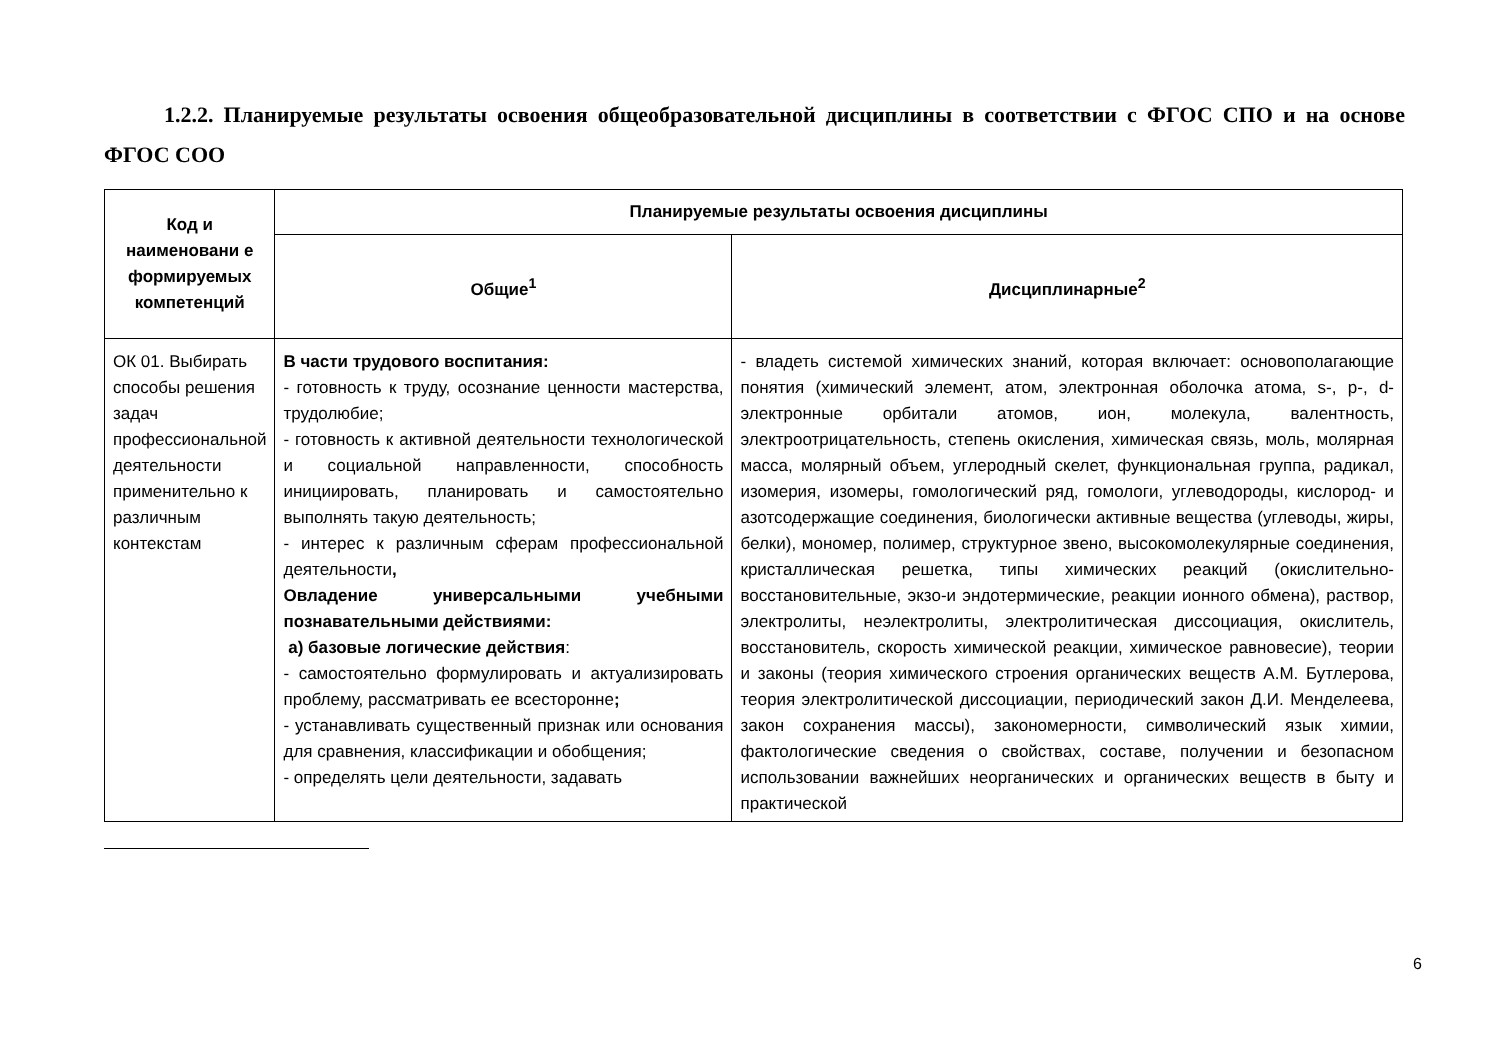1.2.2. Планируемые результаты освоения общеобразовательной дисциплины в соответствии с ФГОС СПО и на основе ФГОС СОО
| Код и наименовани е формируемых компетенций | Планируемые результаты освоения дисциплины | |
| --- | --- | --- |
| | Общие<sup>1</sup> | Дисциплинарные<sup>2</sup> |
| ОК 01. Выбирать способы решения задач профессиональной деятельности применительно к различным контекстам | В части трудового воспитания: - готовность к труду, осознание ценности мастерства, трудолюбие; - готовность к активной деятельности технологической и социальной направленности, способность инициировать, планировать и самостоятельно выполнять такую деятельность; - интерес к различным сферам профессиональной деятельности , Овладение универсальными учебными познавательными действиями: а) базовые логические действия : - самостоятельно формулировать и актуализировать проблему, рассматривать ее всесторонне ; - устанавливать существенный признак или основания для сравнения, классификации и обобщения; - определять цели деятельности, задавать | - владеть системой химических знаний, которая включает: основополагающие понятия (химический элемент, атом, электронная оболочка атома, s-, p-, d-электронные орбитали атомов, ион, молекула, валентность, электроотрицательность, степень окисления, химическая связь, моль, молярная масса, молярный объем, углеродный скелет, функциональная группа, радикал, изомерия, изомеры, гомологический ряд, гомологи, углеводороды, кислород- и азотсодержащие соединения, биологически активные вещества (углеводы, жиры, белки), мономер, полимер, структурное звено, высокомолекулярные соединения, кристаллическая решетка, типы химических реакций (окислительно-восстановительные, экзо-и эндотермические, реакции ионного обмена), раствор, электролиты, неэлектролиты, электролитическая диссоциация, окислитель, восстановитель, скорость химической реакции, химическое равновесие), теории и законы (теория химического строения органических веществ А.М. Бутлерова, теория электролитической диссоциации, периодический закон Д.И. Менделеева, закон сохранения массы), закономерности, символический язык химии, фактологические сведения о свойствах, составе, получении и безопасном использовании важнейших неорганических и органических веществ в быту и практической |
6